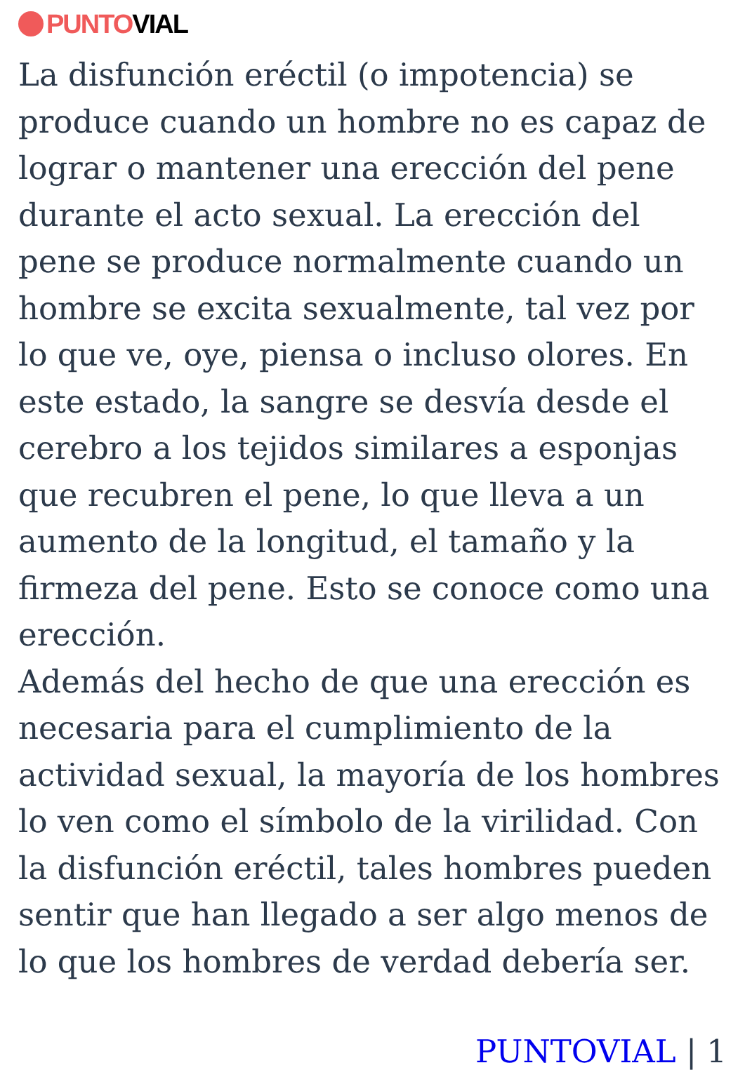PUNTO VIAL
La disfunción eréctil (o impotencia) se produce cuando un hombre no es capaz de lograr o mantener una erección del pene durante el acto sexual. La erección del pene se produce normalmente cuando un hombre se excita sexualmente, tal vez por lo que ve, oye, piensa o incluso olores. En este estado, la sangre se desvía desde el cerebro a los tejidos similares a esponjas que recubren el pene, lo que lleva a un aumento de la longitud, el tamaño y la firmeza del pene. Esto se conoce como una erección.
Además del hecho de que una erección es necesaria para el cumplimiento de la actividad sexual, la mayoría de los hombres lo ven como el símbolo de la virilidad. Con la disfunción eréctil, tales hombres pueden sentir que han llegado a ser algo menos de lo que los hombres de verdad debería ser.
PUNTOVIAL | 1